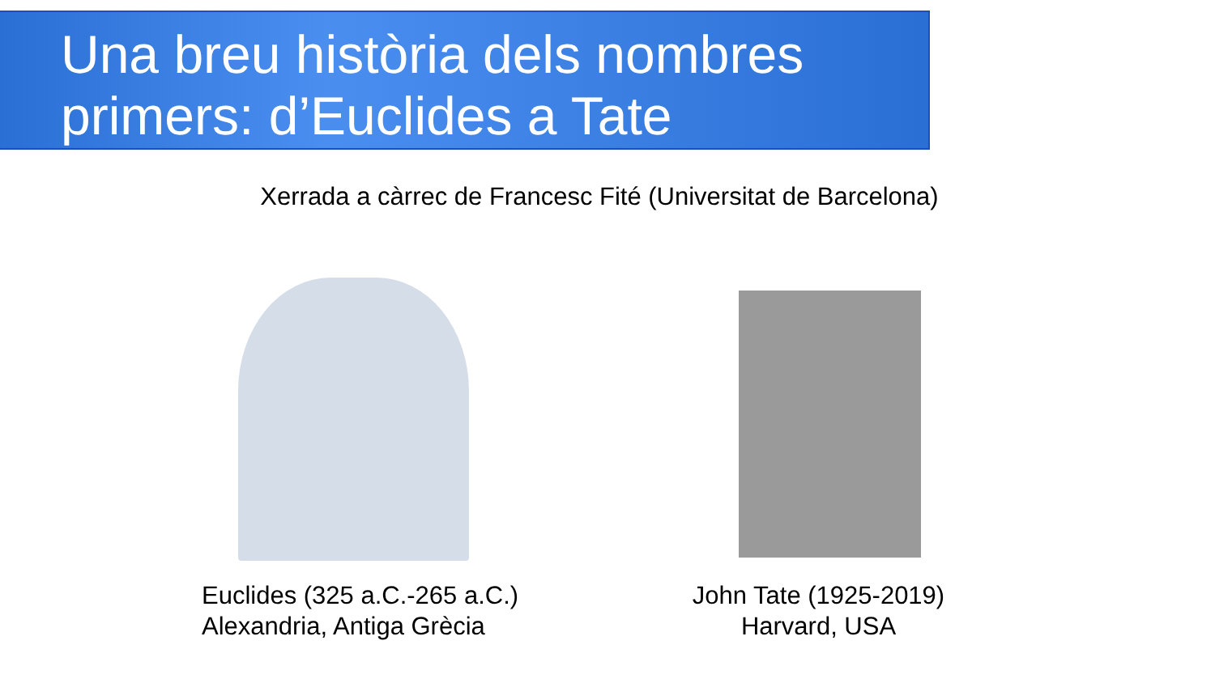Una breu història dels nombres
primers: d’Euclides a Tate
Xerrada a càrrec de Francesc Fité (Universitat de Barcelona)
Euclides (325 a.C.-265 a.C.)
Alexandria, Antiga Grècia
John Tate (1925-2019)
Harvard, USA